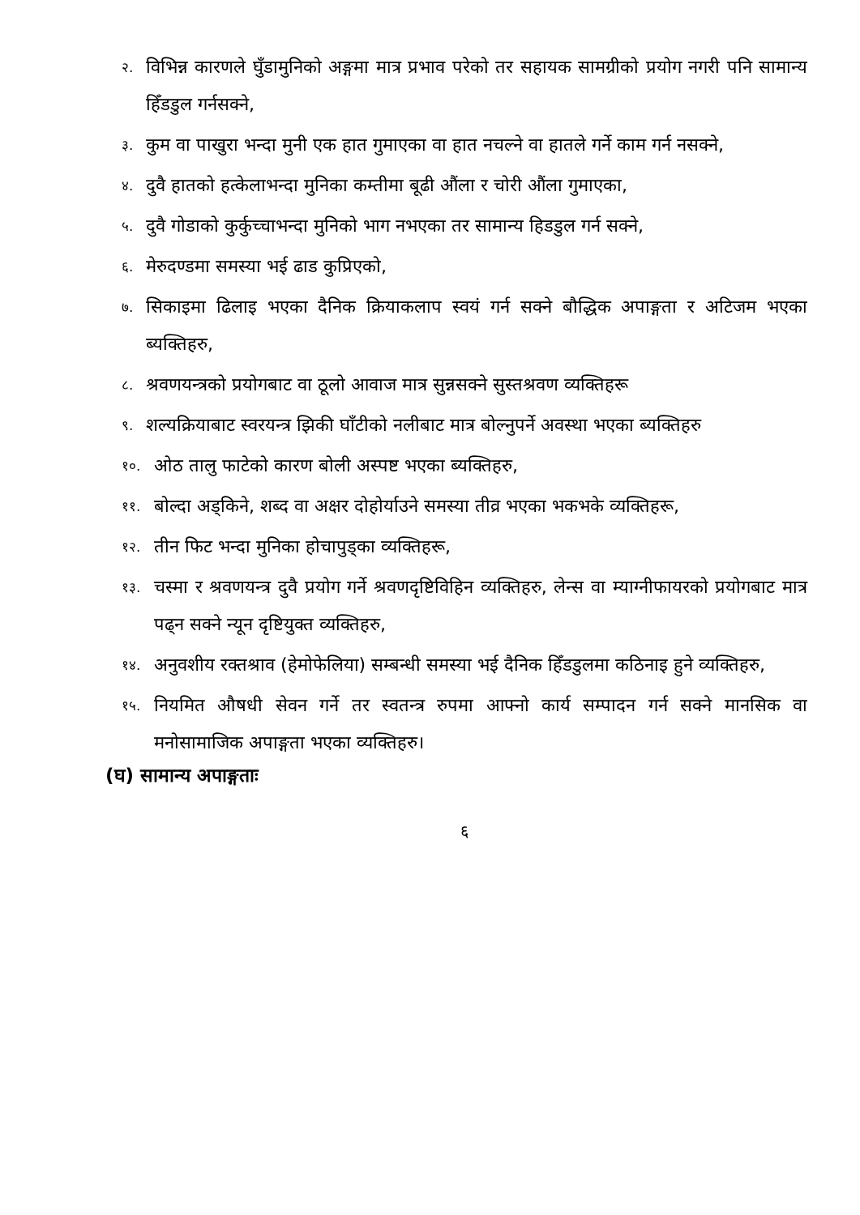२. विभिन्न कारणले घुँडामुनिको अङ्गमा मात्र प्रभाव परेको तर सहायक सामग्रीको प्रयोग नगरी पनि सामान्य हिँडडुल गर्नसक्ने,
३. कुम वा पाखुरा भन्दा मुनी एक हात गुमाएका वा हात नचल्ने वा हातले गर्ने काम गर्न नसक्ने,
४. दुवै हातको हत्केलाभन्दा मुनिका कम्तीमा बूढी औंला र चोरी औंला गुमाएका,
५. दुवै गोडाको कुर्कुच्चाभन्दा मुनिको भाग नभएका तर सामान्य हिडडुल गर्न सक्ने,
६. मेरुदण्डमा समस्या भई ढाड कुप्रिएको,
७. सिकाइमा ढिलाइ भएका दैनिक क्रियाकलाप स्वयं गर्न सक्ने बौद्धिक अपाङ्गता र अटिजम भएका ब्यक्तिहरु,
८. श्रवणयन्त्रको प्रयोगबाट वा ठूलो आवाज मात्र सुन्नसक्ने सुस्तश्रवण व्यक्तिहरू
९. शल्यक्रियाबाट स्वरयन्त्र झिकी घाँटीको नलीबाट मात्र बोल्नुपर्ने अवस्था भएका ब्यक्तिहरु
१०. ओठ तालु फाटेको कारण बोली अस्पष्ट भएका ब्यक्तिहरु,
११. बोल्दा अड्किने, शब्द वा अक्षर दोहोर्याउने समस्या तीव्र भएका भकभके व्यक्तिहरू,
१२. तीन फिट भन्दा मुनिका होचापुड्का व्यक्तिहरू,
१३. चस्मा र श्रवणयन्त्र दुवै प्रयोग गर्ने श्रवणदृष्टिविहिन व्यक्तिहरु, लेन्स वा म्याग्नीफायरको प्रयोगबाट मात्र पढ्न सक्ने न्यून दृष्टियुक्त व्यक्तिहरु,
१४. अनुवशीय रक्तश्राव (हेमोफेलिया) सम्बन्धी समस्या भई दैनिक हिँडडुलमा कठिनाइ हुने व्यक्तिहरु,
१५. नियमित औषधी सेवन गर्ने तर स्वतन्त्र रुपमा आफ्नो कार्य सम्पादन गर्न सक्ने मानसिक वा मनोसामाजिक अपाङ्गता भएका व्यक्तिहरु।
(घ) सामान्य अपाङ्गताः
६